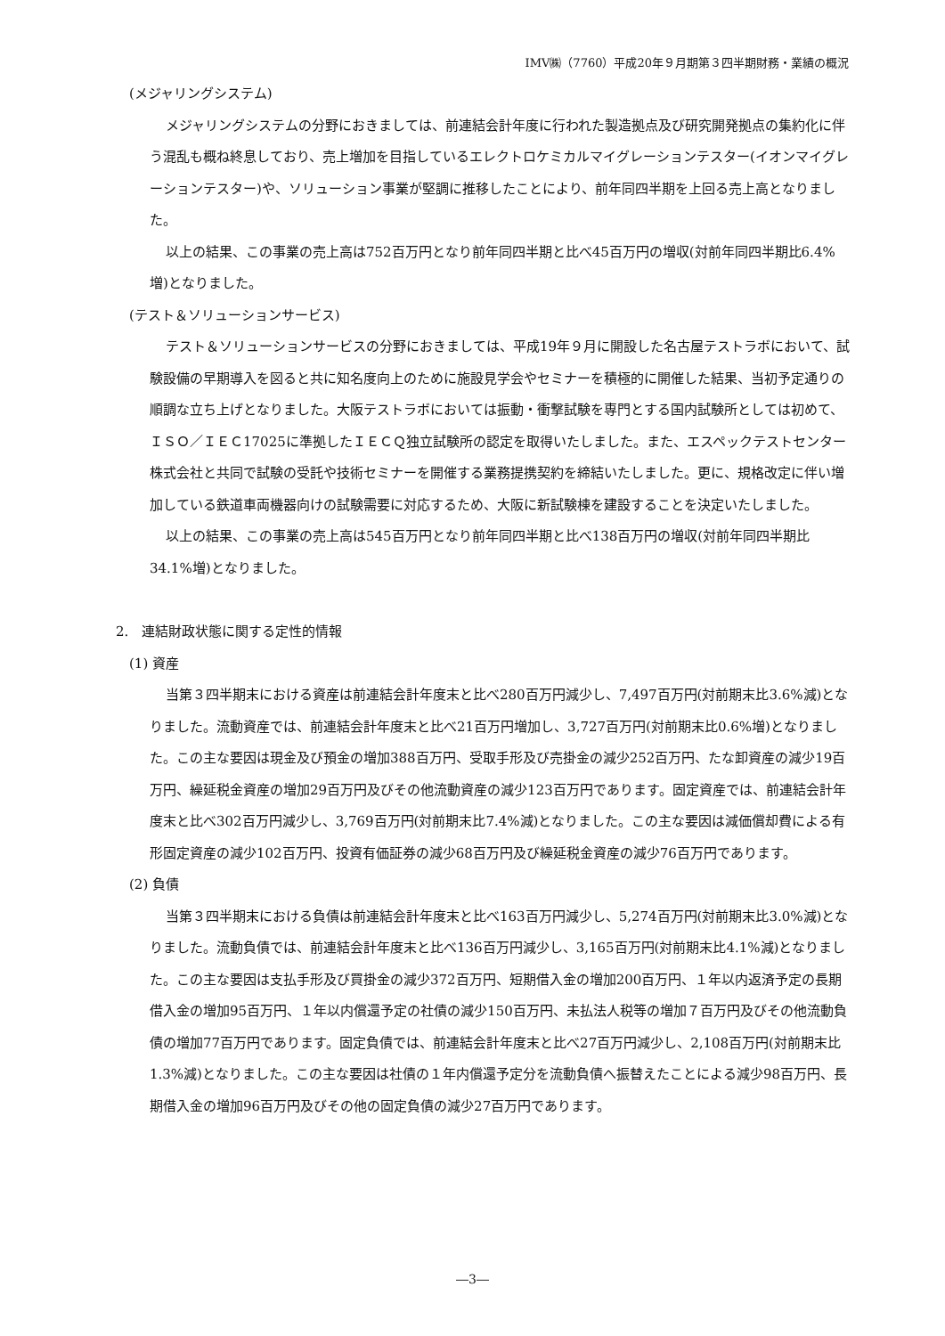IMV㈱（7760）平成20年９月期第３四半期財務・業績の概況
(メジャリングシステム)
メジャリングシステムの分野におきましては、前連結会計年度に行われた製造拠点及び研究開発拠点の集約化に伴う混乱も概ね終息しており、売上増加を目指しているエレクトロケミカルマイグレーションテスター(イオンマイグレーションテスター)や、ソリューション事業が堅調に推移したことにより、前年同四半期を上回る売上高となりました。
以上の結果、この事業の売上高は752百万円となり前年同四半期と比べ45百万円の増収(対前年同四半期比6.4%増)となりました。
(テスト＆ソリューションサービス)
テスト＆ソリューションサービスの分野におきましては、平成19年９月に開設した名古屋テストラボにおいて、試験設備の早期導入を図ると共に知名度向上のために施設見学会やセミナーを積極的に開催した結果、当初予定通りの順調な立ち上げとなりました。大阪テストラボにおいては振動・衝撃試験を専門とする国内試験所としては初めて、ＩＳＯ／ＩＥＣ17025に準拠したＩＥＣＱ独立試験所の認定を取得いたしました。また、エスペックテストセンター株式会社と共同で試験の受託や技術セミナーを開催する業務提携契約を締結いたしました。更に、規格改定に伴い増加している鉄道車両機器向けの試験需要に対応するため、大阪に新試験棟を建設することを決定いたしました。
以上の結果、この事業の売上高は545百万円となり前年同四半期と比べ138百万円の増収(対前年同四半期比34.1%増)となりました。
2.　連結財政状態に関する定性的情報
(1) 資産
当第３四半期末における資産は前連結会計年度末と比べ280百万円減少し、7,497百万円(対前期末比3.6%減)となりました。流動資産では、前連結会計年度末と比べ21百万円増加し、3,727百万円(対前期末比0.6%増)となりました。この主な要因は現金及び預金の増加388百万円、受取手形及び売掛金の減少252百万円、たな卸資産の減少19百万円、繰延税金資産の増加29百万円及びその他流動資産の減少123百万円であります。固定資産では、前連結会計年度末と比べ302百万円減少し、3,769百万円(対前期末比7.4%減)となりました。この主な要因は減価償却費による有形固定資産の減少102百万円、投資有価証券の減少68百万円及び繰延税金資産の減少76百万円であります。
(2) 負債
当第３四半期末における負債は前連結会計年度末と比べ163百万円減少し、5,274百万円(対前期末比3.0%減)となりました。流動負債では、前連結会計年度末と比べ136百万円減少し、3,165百万円(対前期末比4.1%減)となりました。この主な要因は支払手形及び買掛金の減少372百万円、短期借入金の増加200百万円、１年以内返済予定の長期借入金の増加95百万円、１年以内償還予定の社債の減少150百万円、未払法人税等の増加７百万円及びその他流動負債の増加77百万円であります。固定負債では、前連結会計年度末と比べ27百万円減少し、2,108百万円(対前期末比1.3%減)となりました。この主な要因は社債の１年内償還予定分を流動負債へ振替えたことによる減少98百万円、長期借入金の増加96百万円及びその他の固定負債の減少27百万円であります。
―3―